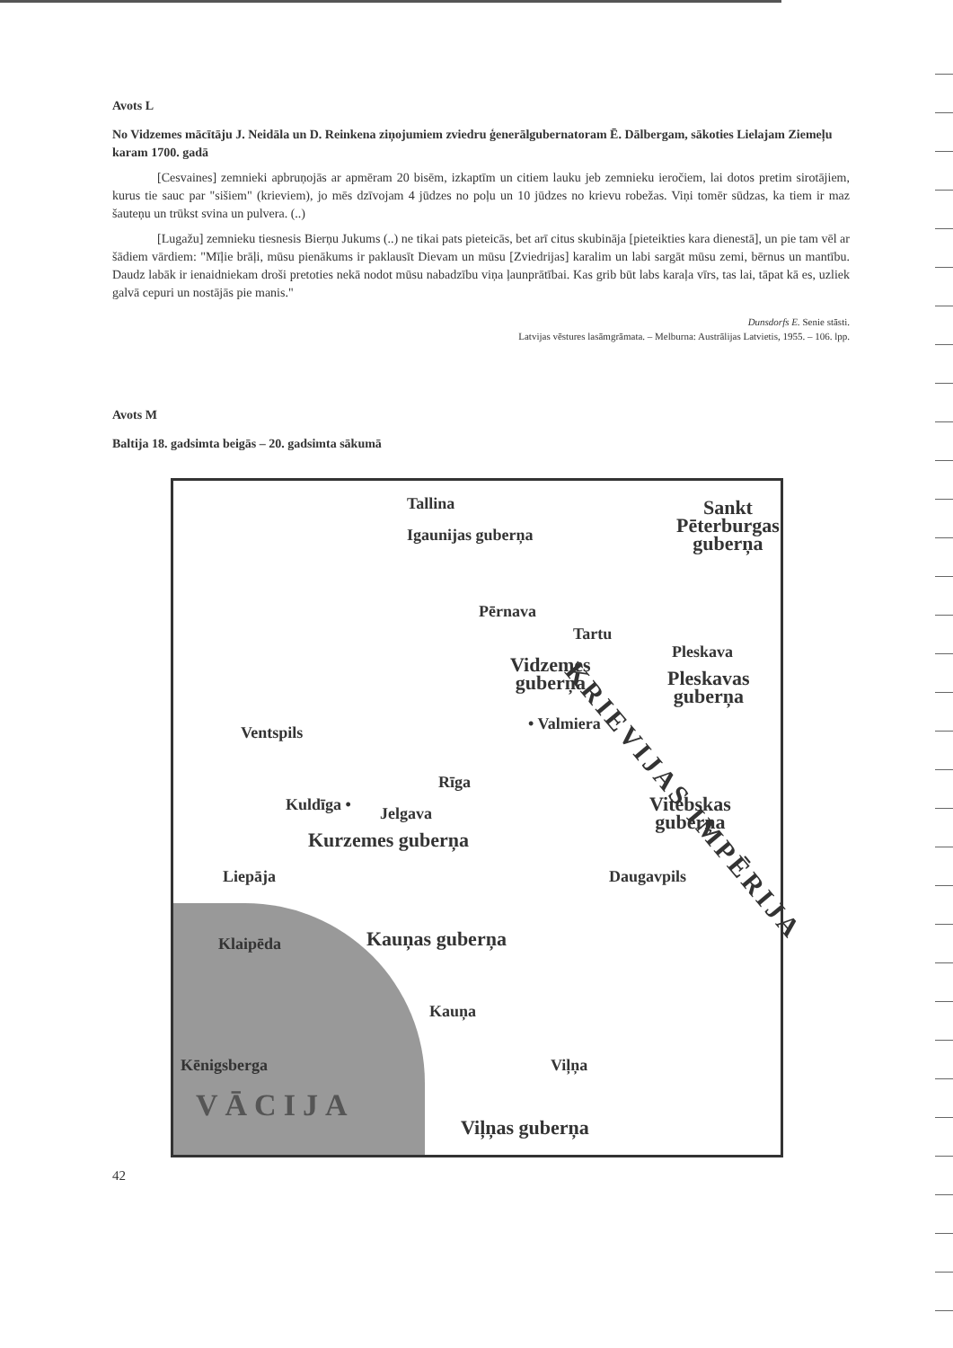Avots L
No Vidzemes mācītāju J. Neidāla un D. Reinkena ziņojumiem zviedru ģenerālgubernatoram Ē. Dālbergam, sākoties Lielajam Ziemeļu karam 1700. gadā
[Cesvaines] zemnieki apbruņojās ar apmēram 20 bisēm, izkaptīm un citiem lauku jeb zemnieku ieročiem, lai dotos pretim sirotājiem, kurus tie sauc par "sišiem" (krieviem), jo mēs dzīvojam 4 jūdzes no poļu un 10 jūdzes no krievu robežas. Viņi tomēr sūdzas, ka tiem ir maz šauteņu un trūkst svina un pulvera. (..)
[Lugažu] zemnieku tiesnesis Bierņu Jukums (..) ne tikai pats pieteicās, bet arī citus skubināja [pieteikties kara dienestā], un pie tam vēl ar šādiem vārdiem: "Mīļie brāļi, mūsu pienākums ir paklausīt Dievam un mūsu [Zviedrijas] karalim un labi sargāt mūsu zemi, bērnus un mantību. Daudz labāk ir ienaidniekam droši pretoties nekā nodot mūsu nabadzību viņa ļaunprātībai. Kas grib būt labs karaļa vīrs, tas lai, tāpat kā es, uzliek galvā cepuri un nostājās pie manis."
Dunsdorfs E. Senie stāsti.
Latvijas vēstures lasāmgrāmata. – Melburna: Austrālijas Latvietis, 1955. – 106. lpp.
Avots M
Baltija 18. gadsimta beigās – 20. gadsimta sākumā
Tallina
Igaunijas guberņa
Sankt
Pēterburgas
guberņa
Pērnava
Tartu
Pleskava
Vidzemes
guberņa Pleskavas
guberņa
• Valmiera Ventspils
Rīga
Kuldīga • Jelgava Vitebskas
guberņa
Kurzemes guberņa
KRIEVIJAS IMPĒRIJA
Liepāja Daugavpils
Kauņas guberņa Klaipēda
Kauņa
Kēnigsberga Viļņa
Viļņas guberņa VĀCIJA
42